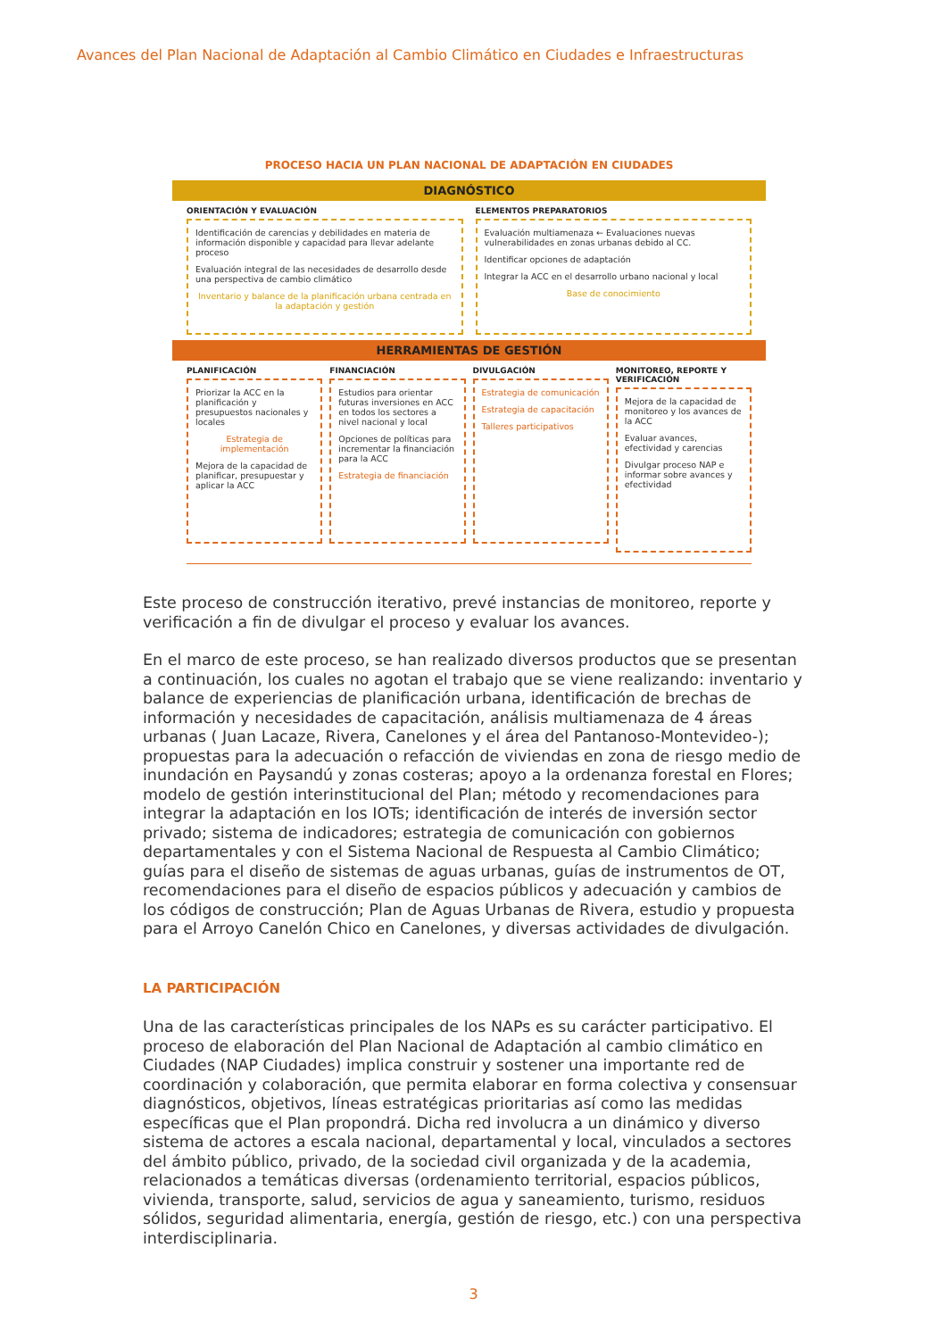Avances del Plan Nacional de Adaptación al Cambio Climático en Ciudades e Infraestructuras
PROCESO HACIA UN PLAN NACIONAL DE ADAPTACIÓN EN CIUDADES
DIAGNÓSTICO
ORIENTACIÓN Y EVALUACIÓN
Identificación de carencias y debilidades en materia de información disponible y capacidad para llevar adelante proceso
Evaluación integral de las necesidades de desarrollo desde una perspectiva de cambio climático
Inventario y balance de la planificación urbana centrada en la adaptación y gestión
ELEMENTOS PREPARATORIOS
Evaluación multiamenaza ← Evaluaciones nuevas vulnerabilidades en zonas urbanas debido al CC.
Identificar opciones de adaptación
Integrar la ACC en el desarrollo urbano nacional y local
Base de conocimiento
HERRAMIENTAS DE GESTIÓN
PLANIFICACIÓN
Priorizar la ACC en la planificación y presupuestos nacionales y locales
Estrategia de implementación
Mejora de la capacidad de planificar, presupuestar y aplicar la ACC
FINANCIACIÓN
Estudios para orientar futuras inversiones en ACC en todos los sectores a nivel nacional y local
Opciones de políticas para incrementar la financiación para la ACC
Estrategia de financiación
DIVULGACIÓN
Estrategia de comunicación
Estrategia de capacitación
Talleres participativos
MONITOREO, REPORTE Y VERIFICACIÓN
Mejora de la capacidad de monitoreo y los avances de la ACC
Evaluar avances, efectividad y carencias
Divulgar proceso NAP e informar sobre avances y efectividad
Este proceso de construcción iterativo, prevé instancias de monitoreo, reporte y verificación a fin de divulgar el proceso y evaluar los avances.
En el marco de este proceso, se han realizado diversos productos que se presentan a continuación, los cuales no agotan el trabajo que se viene realizando: inventario y balance de experiencias de planificación urbana, identificación de brechas de información y necesidades de capacitación, análisis multiamenaza de 4 áreas urbanas ( Juan Lacaze, Rivera, Canelones y el área del Pantanoso-Montevideo-); propuestas para la adecuación o refacción de viviendas en zona de riesgo medio de inundación en Paysandú y zonas costeras; apoyo a la ordenanza forestal en Flores; modelo de gestión interinstitucional del Plan; método y recomendaciones para integrar la adaptación en los IOTs; identificación de interés de inversión sector privado; sistema de indicadores; estrategia de comunicación con gobiernos departamentales y con el Sistema Nacional de Respuesta al Cambio Climático; guías para el diseño de sistemas de aguas urbanas, guías de instrumentos de OT, recomendaciones para el diseño de espacios públicos y adecuación y cambios de los códigos de construcción; Plan de Aguas Urbanas de Rivera, estudio y propuesta para el Arroyo Canelón Chico en Canelones, y diversas actividades de divulgación.
LA PARTICIPACIÓN
Una de las características principales de los NAPs es su carácter participativo. El proceso de elaboración del Plan Nacional de Adaptación al cambio climático en Ciudades (NAP Ciudades) implica construir y sostener una importante red de coordinación y colaboración, que permita elaborar en forma colectiva y consensuar diagnósticos, objetivos, líneas estratégicas prioritarias así como las medidas específicas que el Plan propondrá. Dicha red involucra a un dinámico y diverso sistema de actores a escala nacional, departamental y local, vinculados a sectores del ámbito público, privado, de la sociedad civil organizada y de la academia, relacionados a temáticas diversas (ordenamiento territorial, espacios públicos, vivienda, transporte, salud, servicios de agua y saneamiento, turismo, residuos sólidos, seguridad alimentaria, energía, gestión de riesgo, etc.) con una perspectiva interdisciplinaria.
3